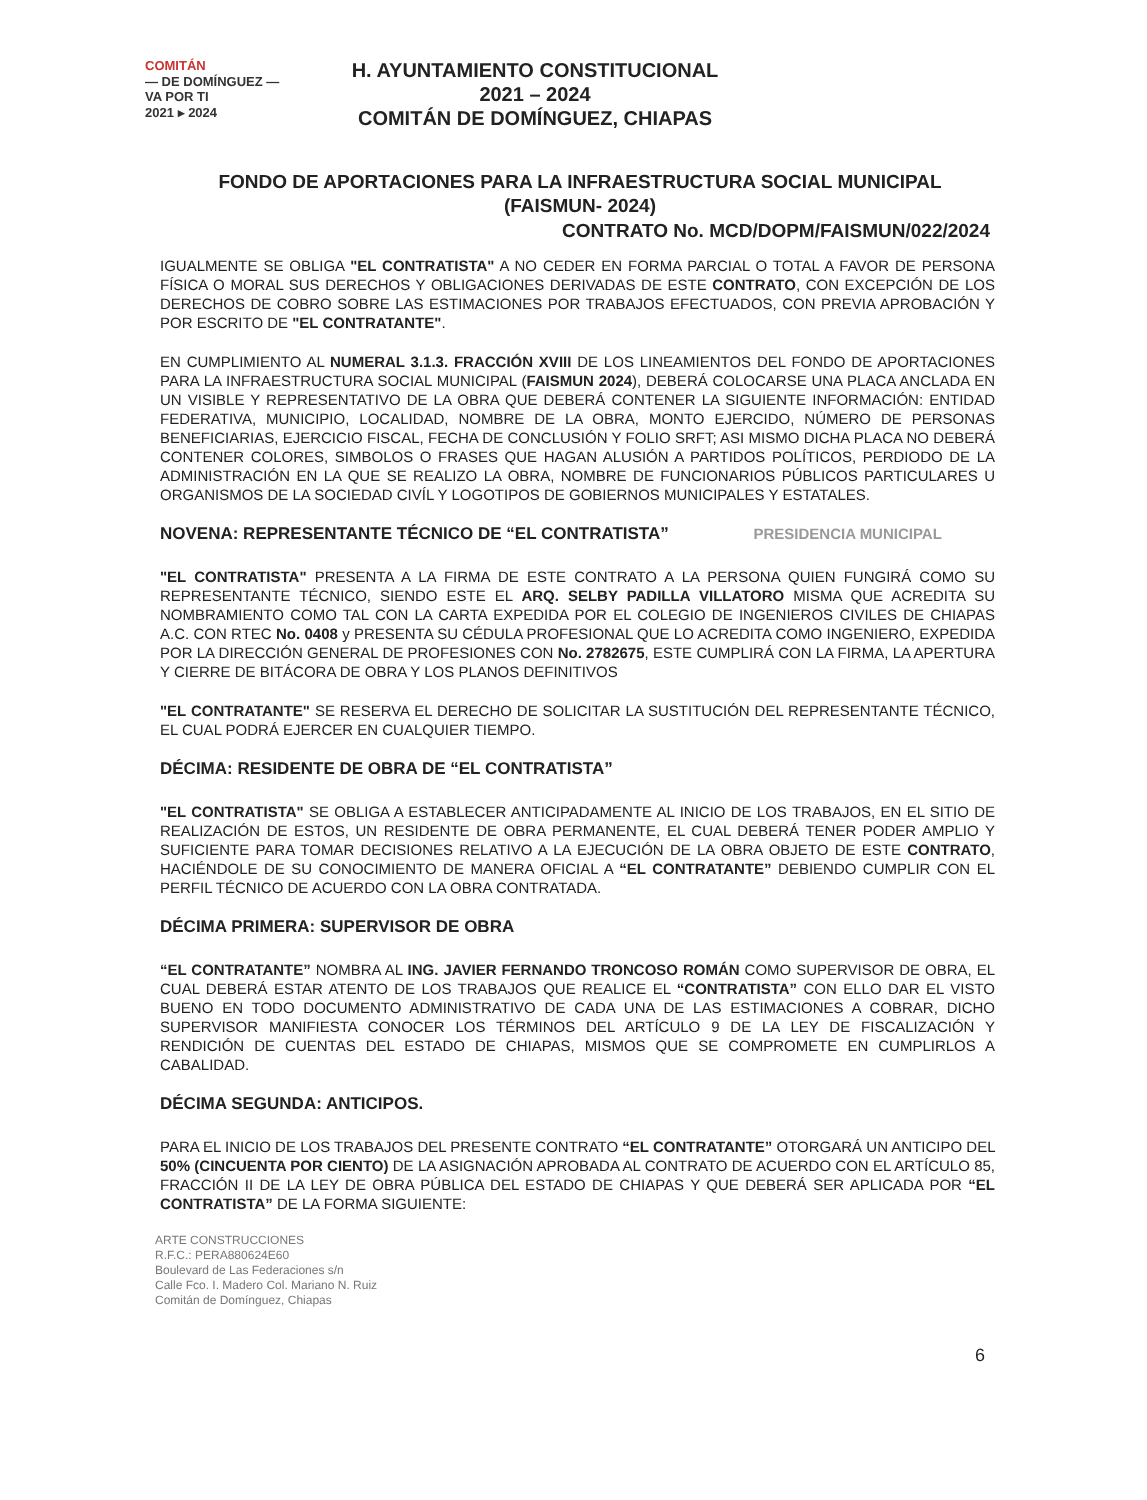COMITÁN
— DE DOMÍNGUEZ —
VA POR TI
2021 ▸ 2024
H. AYUNTAMIENTO CONSTITUCIONAL
2021 – 2024
COMITÁN DE DOMÍNGUEZ, CHIAPAS
FONDO DE APORTACIONES PARA LA INFRAESTRUCTURA SOCIAL MUNICIPAL
(FAISMUN- 2024)
CONTRATO No. MCD/DOPM/FAISMUN/022/2024
IGUALMENTE SE OBLIGA "EL CONTRATISTA" A NO CEDER EN FORMA PARCIAL O TOTAL A FAVOR DE PERSONA FÍSICA O MORAL SUS DERECHOS Y OBLIGACIONES DERIVADAS DE ESTE CONTRATO, CON EXCEPCIÓN DE LOS DERECHOS DE COBRO SOBRE LAS ESTIMACIONES POR TRABAJOS EFECTUADOS, CON PREVIA APROBACIÓN Y POR ESCRITO DE "EL CONTRATANTE".
EN CUMPLIMIENTO AL NUMERAL 3.1.3. FRACCIÓN XVIII DE LOS LINEAMIENTOS DEL FONDO DE APORTACIONES PARA LA INFRAESTRUCTURA SOCIAL MUNICIPAL (FAISMUN 2024), DEBERÁ COLOCARSE UNA PLACA ANCLADA EN UN VISIBLE Y REPRESENTATIVO DE LA OBRA QUE DEBERÁ CONTENER LA SIGUIENTE INFORMACIÓN: ENTIDAD FEDERATIVA, MUNICIPIO, LOCALIDAD, NOMBRE DE LA OBRA, MONTO EJERCIDO, NÚMERO DE PERSONAS BENEFICIARIAS, EJERCICIO FISCAL, FECHA DE CONCLUSIÓN Y FOLIO SRFT; ASI MISMO DICHA PLACA NO DEBERÁ CONTENER COLORES, SIMBOLOS O FRASES QUE HAGAN ALUSIÓN A PARTIDOS POLÍTICOS, PERDIODO DE LA ADMINISTRACIÓN EN LA QUE SE REALIZO LA OBRA, NOMBRE DE FUNCIONARIOS PÚBLICOS PARTICULARES U ORGANISMOS DE LA SOCIEDAD CIVÍL Y LOGOTIPOS DE GOBIERNOS MUNICIPALES Y ESTATALES.
NOVENA: REPRESENTANTE TÉCNICO DE “EL CONTRATISTA” PRESIDENCIA MUNICIPAL
"EL CONTRATISTA" PRESENTA A LA FIRMA DE ESTE CONTRATO A LA PERSONA QUIEN FUNGIRÁ COMO SU REPRESENTANTE TÉCNICO, SIENDO ESTE EL ARQ. SELBY PADILLA VILLATORO MISMA QUE ACREDITA SU NOMBRAMIENTO COMO TAL CON LA CARTA EXPEDIDA POR EL COLEGIO DE INGENIEROS CIVILES DE CHIAPAS A.C. CON RTEC No. 0408 y PRESENTA SU CÉDULA PROFESIONAL QUE LO ACREDITA COMO INGENIERO, EXPEDIDA POR LA DIRECCIÓN GENERAL DE PROFESIONES CON No. 2782675, ESTE CUMPLIRÁ CON LA FIRMA, LA APERTURA Y CIERRE DE BITÁCORA DE OBRA Y LOS PLANOS DEFINITIVOS
"EL CONTRATANTE" SE RESERVA EL DERECHO DE SOLICITAR LA SUSTITUCIÓN DEL REPRESENTANTE TÉCNICO, EL CUAL PODRÁ EJERCER EN CUALQUIER TIEMPO.
DÉCIMA: RESIDENTE DE OBRA DE “EL CONTRATISTA”
"EL CONTRATISTA" SE OBLIGA A ESTABLECER ANTICIPADAMENTE AL INICIO DE LOS TRABAJOS, EN EL SITIO DE REALIZACIÓN DE ESTOS, UN RESIDENTE DE OBRA PERMANENTE, EL CUAL DEBERÁ TENER PODER AMPLIO Y SUFICIENTE PARA TOMAR DECISIONES RELATIVO A LA EJECUCIÓN DE LA OBRA OBJETO DE ESTE CONTRATO, HACIÉNDOLE DE SU CONOCIMIENTO DE MANERA OFICIAL A “EL CONTRATANTE” DEBIENDO CUMPLIR CON EL PERFIL TÉCNICO DE ACUERDO CON LA OBRA CONTRATADA.
DÉCIMA PRIMERA: SUPERVISOR DE OBRA
“EL CONTRATANTE” NOMBRA AL ING. JAVIER FERNANDO TRONCOSO ROMÁN COMO SUPERVISOR DE OBRA, EL CUAL DEBERÁ ESTAR ATENTO DE LOS TRABAJOS QUE REALICE EL “CONTRATISTA” CON ELLO DAR EL VISTO BUENO EN TODO DOCUMENTO ADMINISTRATIVO DE CADA UNA DE LAS ESTIMACIONES A COBRAR, DICHO SUPERVISOR MANIFIESTA CONOCER LOS TÉRMINOS DEL ARTÍCULO 9 DE LA LEY DE FISCALIZACIÓN Y RENDICIÓN DE CUENTAS DEL ESTADO DE CHIAPAS, MISMOS QUE SE COMPROMETE EN CUMPLIRLOS A CABALIDAD.
DÉCIMA SEGUNDA: ANTICIPOS.
PARA EL INICIO DE LOS TRABAJOS DEL PRESENTE CONTRATO “EL CONTRATANTE” OTORGARÁ UN ANTICIPO DEL 50% (CINCUENTA POR CIENTO) DE LA ASIGNACIÓN APROBADA AL CONTRATO DE ACUERDO CON EL ARTÍCULO 85, FRACCIÓN II DE LA LEY DE OBRA PÚBLICA DEL ESTADO DE CHIAPAS Y QUE DEBERÁ SER APLICADA POR “EL CONTRATISTA” DE LA FORMA SIGUIENTE:
6
ARTE CONSTRUCCIONES
R.F.C.: PERA880624E60
Boulevard de Las Federaciones s/n
Calle Fco. I. Madero Col. Mariano N. Ruiz
Comitán de Domínguez, Chiapas